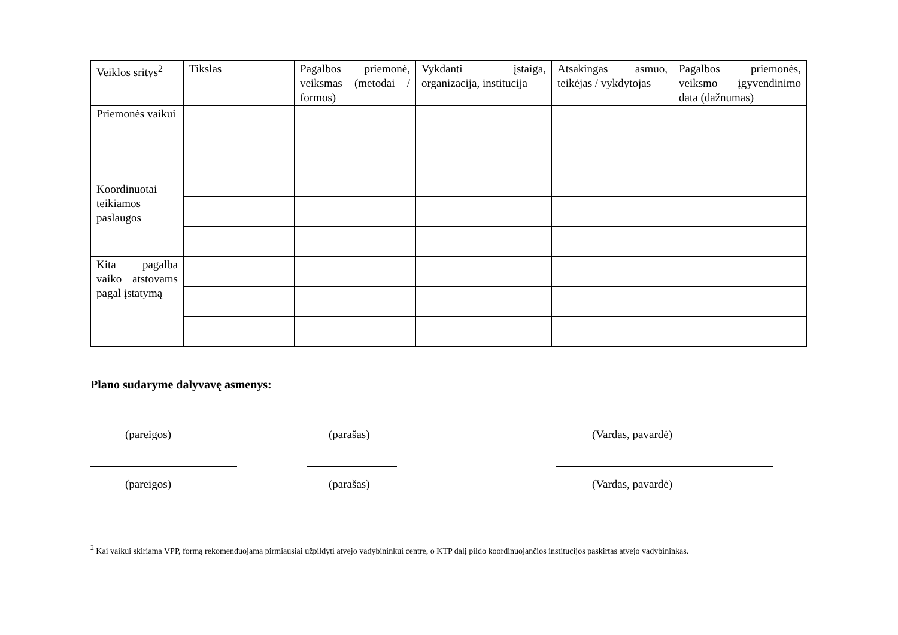| Veiklos sritys<sup>2</sup> | Tikslas | Pagalbos priemonė, veiksmas (metodai / formos) | Vykdanti įstaiga, organizacija, institucija | Atsakingas asmuo, teikėjas / vykdytojas | Pagalbos priemonės, veiksmo įgyvendinimo data (dažnumas) |
| --- | --- | --- | --- | --- | --- |
| Priemonės vaikui | | | | | |
| Koordinuotai teikiamos paslaugos | | | | | |
| Kita pagalba vaiko atstovams pagal įstatymą | | | | | |
Plano sudaryme dalyvavę asmenys:
(pareigos) (parašas) (Vardas, pavardė)
(pareigos) (parašas) (Vardas, pavardė)
<sup>2</sup> Kai vaikui skiriama VPP, formą rekomenduojama pirmiausiai užpildyti atvejo vadybininkui centre, o KTP dalį pildo koordinuojančios institucijos paskirtas atvejo vadybininkas.